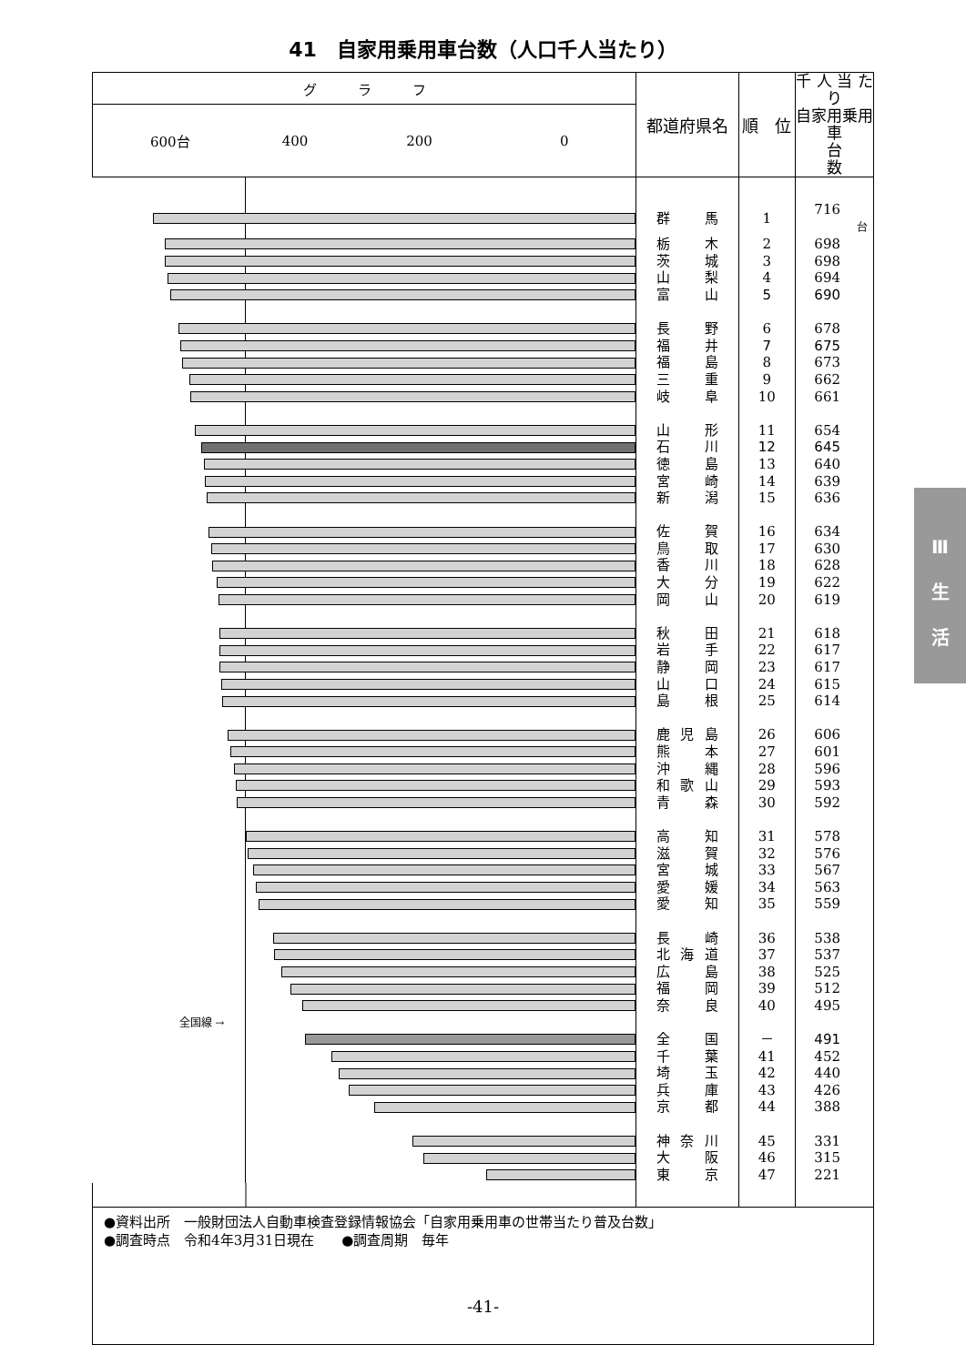41　自家用乗用車台数（人口千人当たり）
| グ ラ フ | 都道府県名 | 順 位 | 千 人 当 たり 自家用乗用車 台 数 |
| --- | --- | --- | --- |
| 600台 400 200 0 | | | |
| | 群 馬 | 1 | 716 台 |
| | 栃 木 | 2 | 698 |
| | 茨 城 | 3 | 698 |
| | 山 梨 | 4 | 694 |
| | 富 山 | 5 | 690 |
| | 長 野 | 6 | 678 |
| | 福 井 | 7 | 675 |
| | 福 島 | 8 | 673 |
| | 三 重 | 9 | 662 |
| | 岐 阜 | 10 | 661 |
| | 山 形 | 11 | 654 |
| | 石 川 | 12 | 645 |
| | 徳 島 | 13 | 640 |
| | 宮 崎 | 14 | 639 |
| | 新 潟 | 15 | 636 |
| | 佐 賀 | 16 | 634 |
| | 鳥 取 | 17 | 630 |
| | 香 川 | 18 | 628 |
| | 大 分 | 19 | 622 |
| | 岡 山 | 20 | 619 |
| | 秋 田 | 21 | 618 |
| | 岩 手 | 22 | 617 |
| | 静 岡 | 23 | 617 |
| | 山 口 | 24 | 615 |
| | 島 根 | 25 | 614 |
| | 鹿 児 島 | 26 | 606 |
| | 熊 本 | 27 | 601 |
| | 沖 縄 | 28 | 596 |
| | 和 歌 山 | 29 | 593 |
| | 青 森 | 30 | 592 |
| | 高 知 | 31 | 578 |
| | 滋 賀 | 32 | 576 |
| | 宮 城 | 33 | 567 |
| | 愛 媛 | 34 | 563 |
| | 愛 知 | 35 | 559 |
| | 長 崎 | 36 | 538 |
| | 北 海 道 | 37 | 537 |
| | 広 島 | 38 | 525 |
| | 福 岡 | 39 | 512 |
| | 奈 良 | 40 | 495 |
| 全国線 → | | | |
| | 全 国 | － | 491 |
| | 千 葉 | 41 | 452 |
| | 埼 玉 | 42 | 440 |
| | 兵 庫 | 43 | 426 |
| | 京 都 | 44 | 388 |
| | 神 奈 川 | 45 | 331 |
| | 大 阪 | 46 | 315 |
| | 東 京 | 47 | 221 |
| ●資料出所 一般財団法人自動車検査登録情報協会「自家用乗用車の世帯当たり普及台数」 ●調査時点 令和4年3月31日現在 ●調査周期 毎年 | | | |
Ⅲ
生
活
-41-